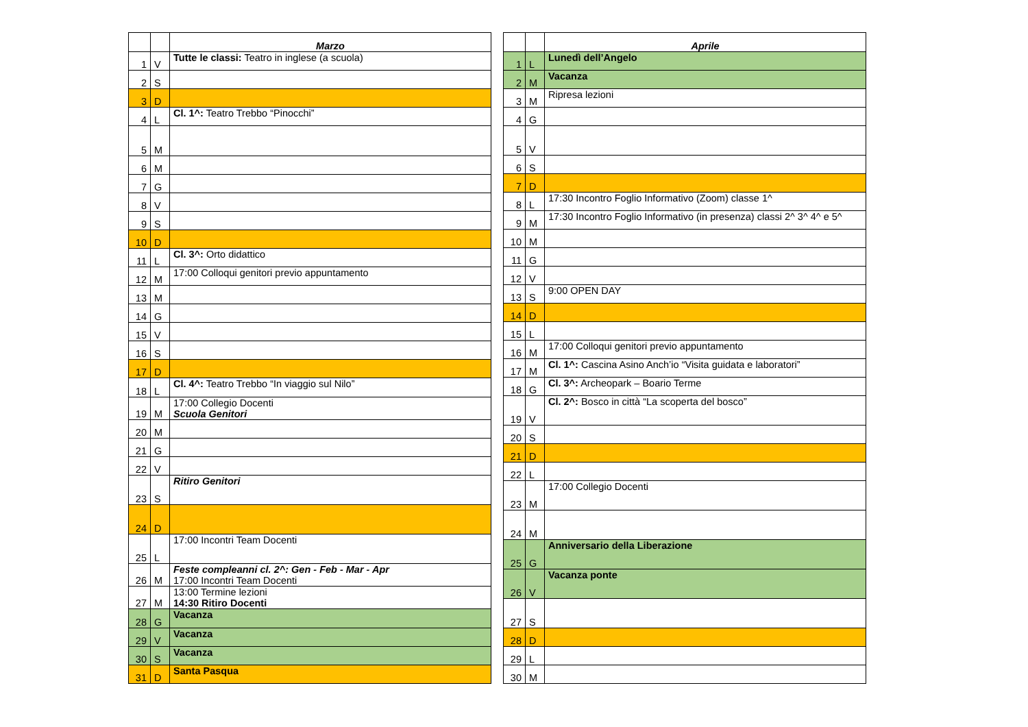| | | Marzo |
| --- | --- | --- |
| 1 | V | Tutte le classi: Teatro in inglese (a scuola) |
| 2 | S | |
| 3 | D | |
| 4 | L | Cl. 1^: Teatro Trebbo “Pinocchi” |
| 5 | M | |
| 6 | M | |
| 7 | G | |
| 8 | V | |
| 9 | S | |
| 10 | D | |
| 11 | L | Cl. 3^: Orto didattico |
| 12 | M | 17:00 Colloqui genitori previo appuntamento |
| 13 | M | |
| 14 | G | |
| 15 | V | |
| 16 | S | |
| 17 | D | |
| 18 | L | Cl. 4^: Teatro Trebbo “In viaggio sul Nilo” |
| 19 | M | 17:00 Collegio Docenti Scuola Genitori |
| 20 | M | |
| 21 | G | |
| 22 | V | |
| 23 | S | Ritiro Genitori |
| 24 | D | |
| 25 | L | 17:00 Incontri Team Docenti |
| 26 | M | Feste compleanni cl. 2^: Gen - Feb - Mar - Apr 17:00 Incontri Team Docenti |
| 27 | M | 13:00 Termine lezioni 14:30 Ritiro Docenti |
| 28 | G | Vacanza |
| 29 | V | Vacanza |
| 30 | S | Vacanza |
| 31 | D | Santa Pasqua |
| | | Aprile |
| --- | --- | --- |
| 1 | L | Lunedì dell’Angelo |
| 2 | M | Vacanza |
| 3 | M | Ripresa lezioni |
| 4 | G | |
| 5 | V | |
| 6 | S | |
| 7 | D | |
| 8 | L | 17:30 Incontro Foglio Informativo (Zoom) classe 1^ |
| 9 | M | 17:30 Incontro Foglio Informativo (in presenza) classi 2^ 3^ 4^ e 5^ |
| 10 | M | |
| 11 | G | |
| 12 | V | |
| 13 | S | 9:00 OPEN DAY |
| 14 | D | |
| 15 | L | |
| 16 | M | 17:00 Colloqui genitori previo appuntamento |
| 17 | M | Cl. 1^: Cascina Asino Anch’io “Visita guidata e laboratori” |
| 18 | G | Cl. 3^: Archeopark – Boario Terme |
| 19 | V | Cl. 2^: Bosco in città “La scoperta del bosco” |
| 20 | S | |
| 21 | D | |
| 22 | L | |
| 23 | M | 17:00 Collegio Docenti |
| 24 | M | |
| 25 | G | Anniversario della Liberazione |
| 26 | V | Vacanza ponte |
| 27 | S | |
| 28 | D | |
| 29 | L | |
| 30 | M | |